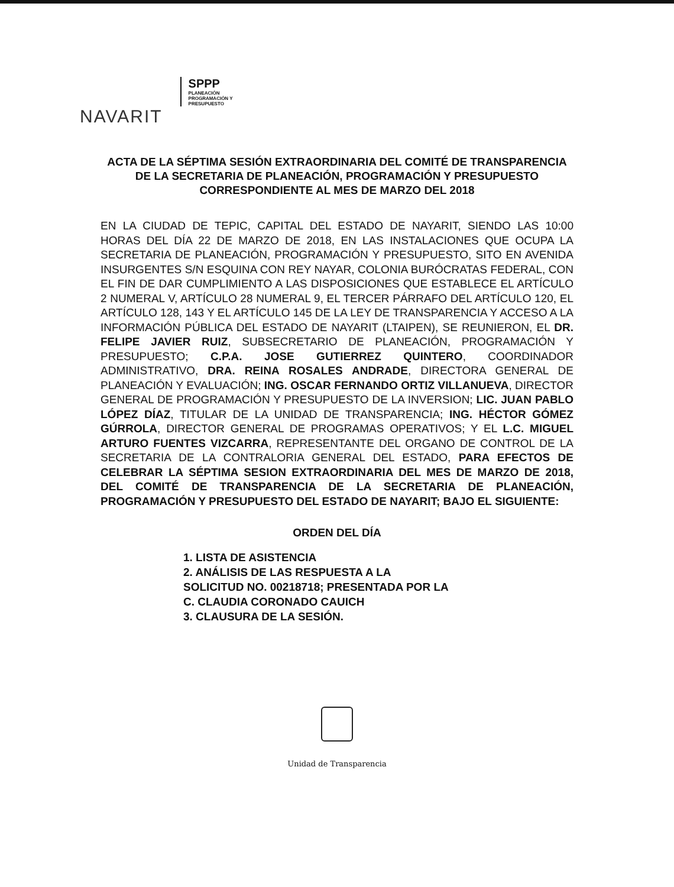NAVARIT
SPPP
PLANEACIÓN
PROGRAMACIÓN Y
PRESUPUESTO
ACTA DE LA SÉPTIMA SESIÓN EXTRAORDINARIA DEL COMITÉ DE TRANSPARENCIA DE LA SECRETARIA DE PLANEACIÓN, PROGRAMACIÓN Y PRESUPUESTO CORRESPONDIENTE AL MES DE MARZO DEL 2018
EN LA CIUDAD DE TEPIC, CAPITAL DEL ESTADO DE NAYARIT, SIENDO LAS 10:00 HORAS DEL DÍA 22 DE MARZO DE 2018, EN LAS INSTALACIONES QUE OCUPA LA SECRETARIA DE PLANEACIÓN, PROGRAMACIÓN Y PRESUPUESTO, SITO EN AVENIDA INSURGENTES S/N ESQUINA CON REY NAYAR, COLONIA BURÓCRATAS FEDERAL, CON EL FIN DE DAR CUMPLIMIENTO A LAS DISPOSICIONES QUE ESTABLECE EL ARTÍCULO 2 NUMERAL V, ARTÍCULO 28 NUMERAL 9, EL TERCER PÁRRAFO DEL ARTÍCULO 120, EL ARTÍCULO 128, 143 Y EL ARTÍCULO 145 DE LA LEY DE TRANSPARENCIA Y ACCESO A LA INFORMACIÓN PÚBLICA DEL ESTADO DE NAYARIT (LTAIPEN), SE REUNIERON, EL DR. FELIPE JAVIER RUIZ, SUBSECRETARIO DE PLANEACIÓN, PROGRAMACIÓN Y PRESUPUESTO; C.P.A. JOSE GUTIERREZ QUINTERO, COORDINADOR ADMINISTRATIVO, DRA. REINA ROSALES ANDRADE, DIRECTORA GENERAL DE PLANEACIÓN Y EVALUACIÓN; ING. OSCAR FERNANDO ORTIZ VILLANUEVA, DIRECTOR GENERAL DE PROGRAMACIÓN Y PRESUPUESTO DE LA INVERSION; LIC. JUAN PABLO LÓPEZ DÍAZ, TITULAR DE LA UNIDAD DE TRANSPARENCIA; ING. HÉCTOR GÓMEZ GÚRROLA, DIRECTOR GENERAL DE PROGRAMAS OPERATIVOS; Y EL L.C. MIGUEL ARTURO FUENTES VIZCARRA, REPRESENTANTE DEL ORGANO DE CONTROL DE LA SECRETARIA DE LA CONTRALORIA GENERAL DEL ESTADO, PARA EFECTOS DE CELEBRAR LA SÉPTIMA SESION EXTRAORDINARIA DEL MES DE MARZO DE 2018, DEL COMITÉ DE TRANSPARENCIA DE LA SECRETARIA DE PLANEACIÓN, PROGRAMACIÓN Y PRESUPUESTO DEL ESTADO DE NAYARIT; BAJO EL SIGUIENTE:
ORDEN DEL DÍA
1. LISTA DE ASISTENCIA
2. ANÁLISIS DE LAS RESPUESTA A LA SOLICITUD NO. 00218718; PRESENTADA POR LA C. CLAUDIA CORONADO CAUICH
3. CLAUSURA DE LA SESIÓN.
Unidad de Transparencia